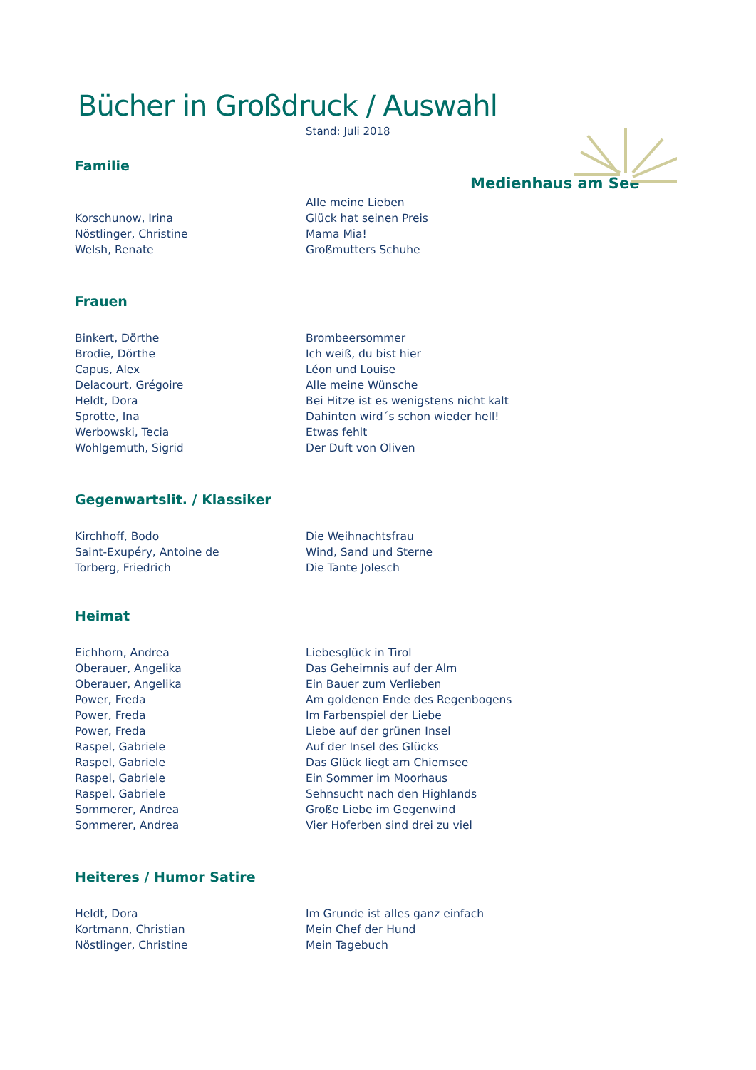Bücher in Großdruck / Auswahl
Stand: Juli 2018
Medienhaus am See
Familie
| | Alle meine Lieben |
| Korschunow, Irina | Glück hat seinen Preis |
| Nöstlinger, Christine | Mama Mia! |
| Welsh, Renate | Großmutters Schuhe |
Frauen
| Binkert, Dörthe | Brombeersommer |
| Brodie, Dörthe | Ich weiß, du bist hier |
| Capus, Alex | Léon und Louise |
| Delacourt, Grégoire | Alle meine Wünsche |
| Heldt, Dora | Bei Hitze ist es wenigstens nicht kalt |
| Sprotte, Ina | Dahinten wird´s schon wieder hell! |
| Werbowski, Tecia | Etwas fehlt |
| Wohlgemuth, Sigrid | Der Duft von Oliven |
Gegenwartslit. / Klassiker
| Kirchhoff, Bodo | Die Weihnachtsfrau |
| Saint-Exupéry, Antoine de | Wind, Sand und Sterne |
| Torberg, Friedrich | Die Tante Jolesch |
Heimat
| Eichhorn, Andrea | Liebesglück in Tirol |
| Oberauer, Angelika | Das Geheimnis auf der Alm |
| Oberauer, Angelika | Ein Bauer zum Verlieben |
| Power, Freda | Am goldenen Ende des Regenbogens |
| Power, Freda | Im Farbenspiel der Liebe |
| Power, Freda | Liebe auf der grünen Insel |
| Raspel, Gabriele | Auf der Insel des Glücks |
| Raspel, Gabriele | Das Glück liegt am Chiemsee |
| Raspel, Gabriele | Ein Sommer im Moorhaus |
| Raspel, Gabriele | Sehnsucht nach den Highlands |
| Sommerer, Andrea | Große Liebe im Gegenwind |
| Sommerer, Andrea | Vier Hoferben sind drei zu viel |
Heiteres / Humor Satire
| Heldt, Dora | Im Grunde ist alles ganz einfach |
| Kortmann, Christian | Mein Chef der Hund |
| Nöstlinger, Christine | Mein Tagebuch |